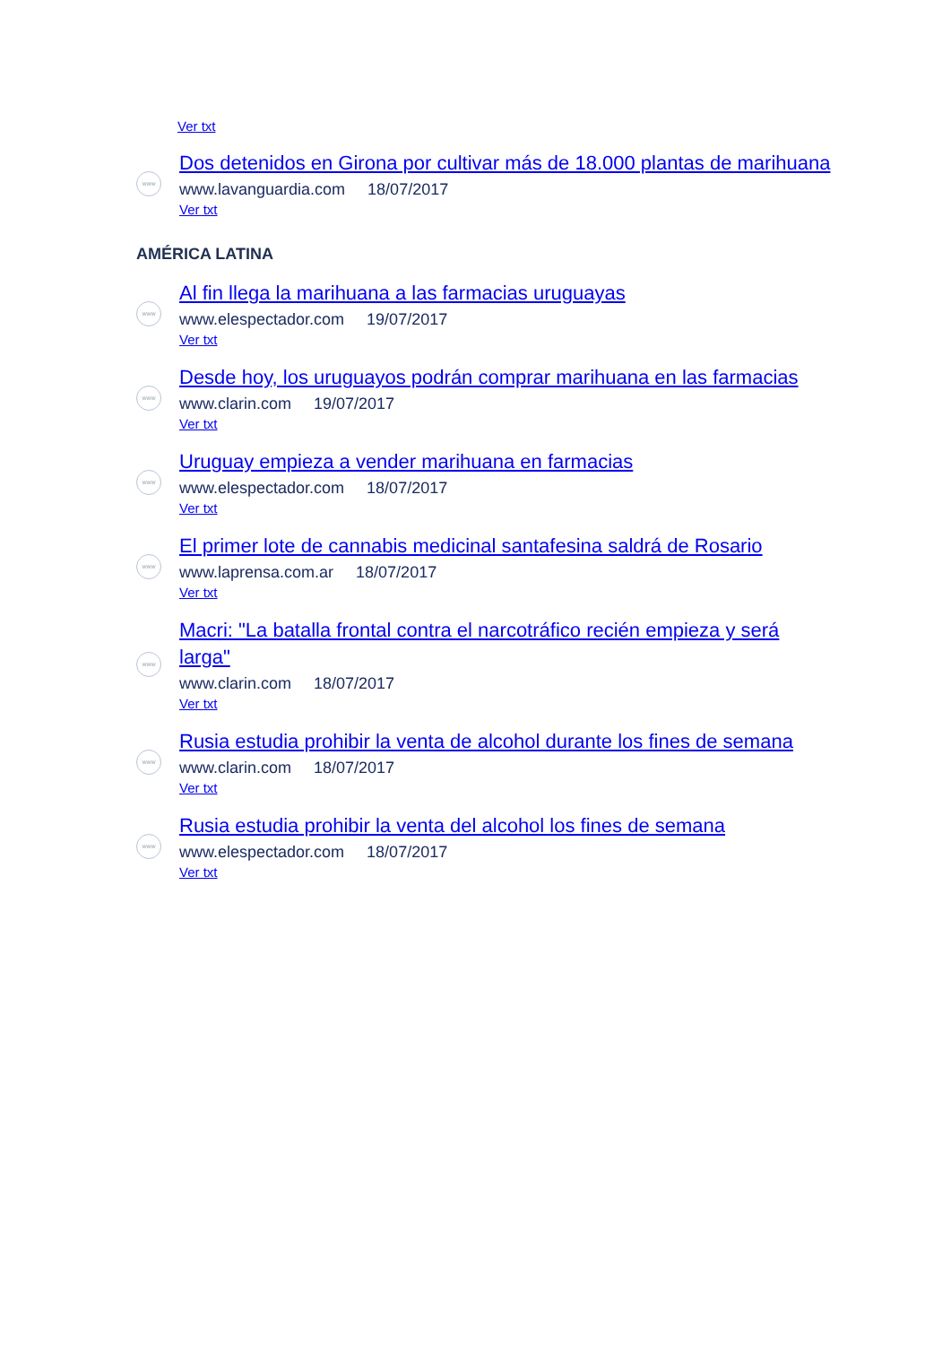Ver txt
www
Dos detenidos en Girona por cultivar más de 18.000 plantas de marihuana
www.lavanguardia.com 18/07/2017
Ver txt
AMÉRICA LATINA
www
Al fin llega la marihuana a las farmacias uruguayas
www.elespectador.com 19/07/2017
Ver txt
www
Desde hoy, los uruguayos podrán comprar marihuana en las farmacias
www.clarin.com 19/07/2017
Ver txt
www
Uruguay empieza a vender marihuana en farmacias
www.elespectador.com 18/07/2017
Ver txt
www
El primer lote de cannabis medicinal santafesina saldrá de Rosario
www.laprensa.com.ar 18/07/2017
Ver txt
www
Macri: "La batalla frontal contra el narcotráfico recién empieza y será larga"
www.clarin.com 18/07/2017
Ver txt
www
Rusia estudia prohibir la venta de alcohol durante los fines de semana
www.clarin.com 18/07/2017
Ver txt
www
Rusia estudia prohibir la venta del alcohol los fines de semana
www.elespectador.com 18/07/2017
Ver txt